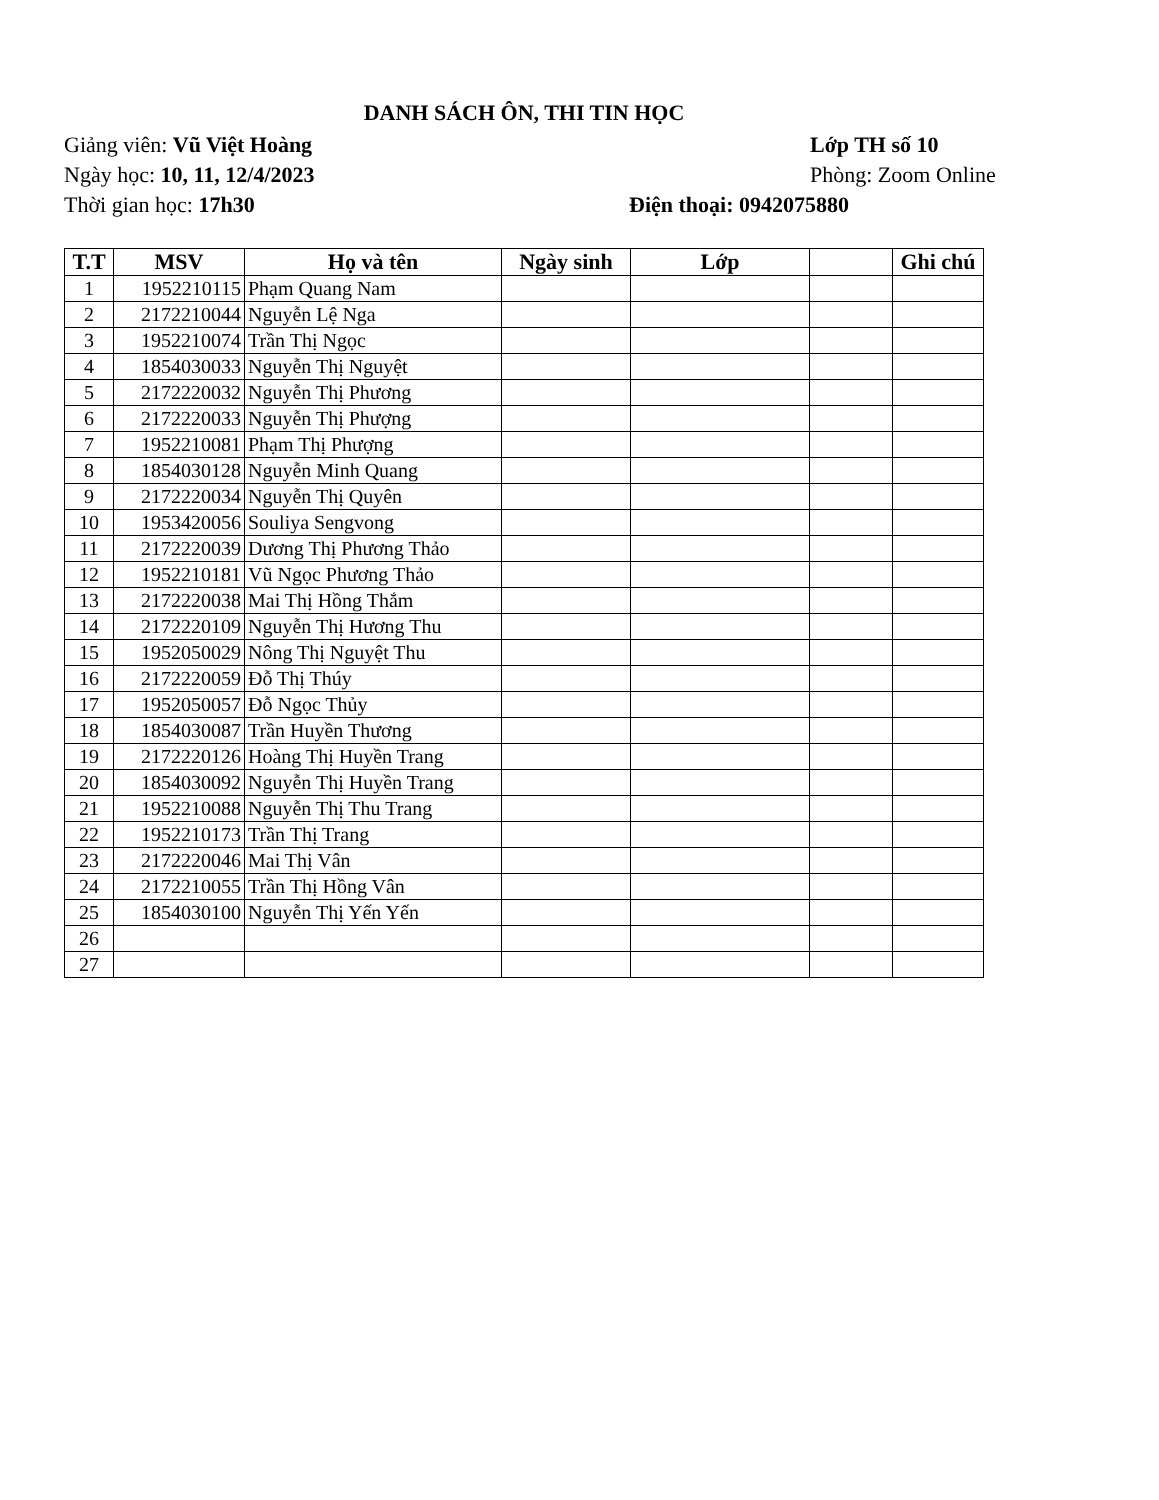DANH SÁCH ÔN, THI TIN HỌC
Giảng viên: Vũ Việt Hoàng Lớp TH số 10
Ngày học: 10, 11, 12/4/2023 Phòng: Zoom Online
Thời gian học: 17h30 Điện thoại: 0942075880
| T.T | MSV | Họ và tên | Ngày sinh | Lớp | | Ghi chú |
| --- | --- | --- | --- | --- | --- | --- |
| 1 | 1952210115 | Phạm Quang Nam | | | | |
| 2 | 2172210044 | Nguyễn Lệ Nga | | | | |
| 3 | 1952210074 | Trần Thị Ngọc | | | | |
| 4 | 1854030033 | Nguyễn Thị Nguyệt | | | | |
| 5 | 2172220032 | Nguyễn Thị Phương | | | | |
| 6 | 2172220033 | Nguyễn Thị Phượng | | | | |
| 7 | 1952210081 | Phạm Thị Phượng | | | | |
| 8 | 1854030128 | Nguyễn Minh Quang | | | | |
| 9 | 2172220034 | Nguyễn Thị Quyên | | | | |
| 10 | 1953420056 | Souliya Sengvong | | | | |
| 11 | 2172220039 | Dương Thị Phương Thảo | | | | |
| 12 | 1952210181 | Vũ Ngọc Phương Thảo | | | | |
| 13 | 2172220038 | Mai Thị Hồng Thắm | | | | |
| 14 | 2172220109 | Nguyễn Thị Hương Thu | | | | |
| 15 | 1952050029 | Nông Thị Nguyệt Thu | | | | |
| 16 | 2172220059 | Đỗ Thị Thúy | | | | |
| 17 | 1952050057 | Đỗ Ngọc Thủy | | | | |
| 18 | 1854030087 | Trần Huyền Thương | | | | |
| 19 | 2172220126 | Hoàng Thị Huyền Trang | | | | |
| 20 | 1854030092 | Nguyễn Thị Huyền Trang | | | | |
| 21 | 1952210088 | Nguyễn Thị Thu Trang | | | | |
| 22 | 1952210173 | Trần Thị Trang | | | | |
| 23 | 2172220046 | Mai Thị Vân | | | | |
| 24 | 2172210055 | Trần Thị Hồng Vân | | | | |
| 25 | 1854030100 | Nguyễn Thị Yến Yến | | | | |
| 26 | | | | | | |
| 27 | | | | | | |